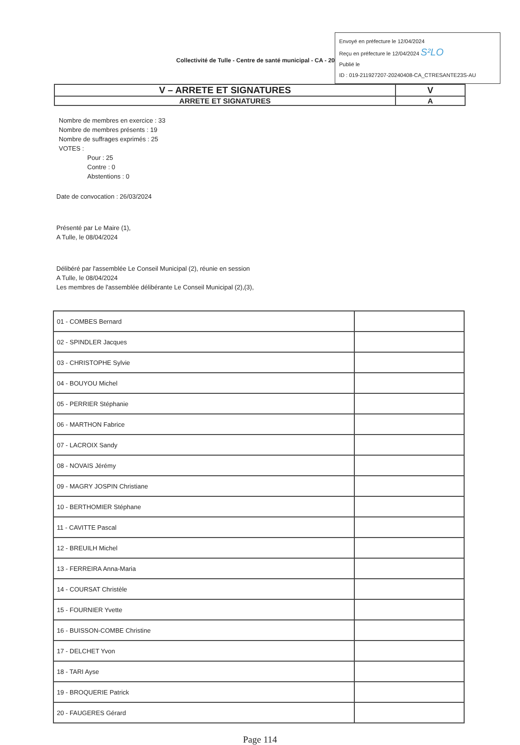Collectivité de Tulle - Centre de santé municipal - CA - 20
Envoyé en préfecture le 12/04/2024
Reçu en préfecture le 12/04/2024 S²LO
Publié le
ID : 019-211927207-20240408-CA_CTRESANTE23S-AU
| V – ARRETE ET SIGNATURES | V |
| ARRETE ET SIGNATURES | A |
Nombre de membres en exercice : 33
Nombre de membres présents : 19
Nombre de suffrages exprimés : 25
VOTES :
Pour : 25
Contre : 0
Abstentions : 0
Date de convocation : 26/03/2024
Présenté par Le Maire (1),
A Tulle, le 08/04/2024
Délibéré par l'assemblée Le Conseil Municipal (2), réunie en session
A Tulle, le 08/04/2024
Les membres de l'assemblée délibérante Le Conseil Municipal (2),(3),
| 01 - COMBES Bernard | |
| 02 - SPINDLER Jacques | |
| 03 - CHRISTOPHE Sylvie | |
| 04 - BOUYOU Michel | |
| 05 - PERRIER Stéphanie | |
| 06 - MARTHON Fabrice | |
| 07 - LACROIX Sandy | |
| 08 - NOVAIS Jérémy | |
| 09 - MAGRY JOSPIN Christiane | |
| 10 - BERTHOMIER Stéphane | |
| 11 - CAVITTE Pascal | |
| 12 - BREUILH Michel | |
| 13 - FERREIRA Anna-Maria | |
| 14 - COURSAT Christèle | |
| 15 - FOURNIER Yvette | |
| 16 - BUISSON-COMBE Christine | |
| 17 - DELCHET Yvon | |
| 18 - TARI Ayse | |
| 19 - BROQUERIE Patrick | |
| 20 - FAUGERES Gérard | |
Page 114